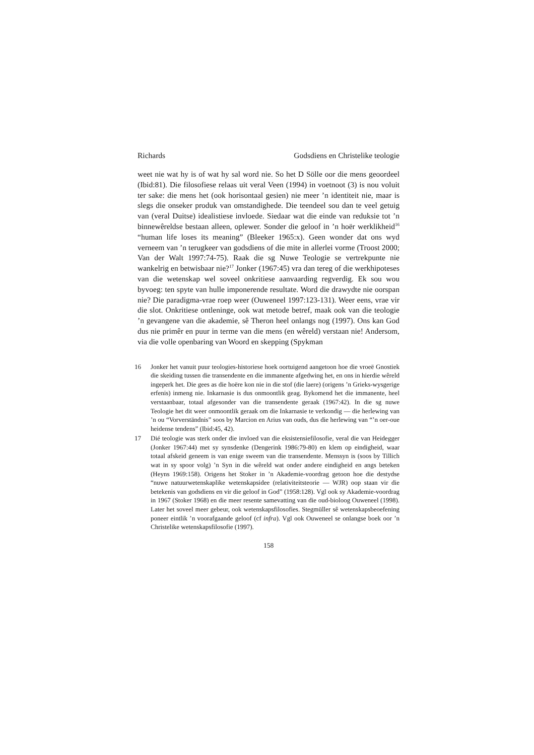Richards Godsdiens en Christelike teologie
weet nie wat hy is of wat hy sal word nie. So het D Sölle oor die mens geoordeel (Ibid:81). Die filosofiese relaas uit veral Veen (1994) in voetnoot (3) is nou voluit ter sake: die mens het (ook horisontaal gesien) nie meer ’n identiteit nie, maar is slegs die onseker produk van omstandighede. Die teendeel sou dan te veel getuig van (veral Duitse) idealistiese invloede. Siedaar wat die einde van reduksie tot ’n binnewêreldse bestaan alleen, oplewer. Sonder die geloof in ’n hoër werklikheid<sup>16</sup> “human life loses its meaning” (Bleeker 1965:x). Geen wonder dat ons wyd verneem van ’n terugkeer van godsdiens of die mite in allerlei vorme (Troost 2000; Van der Walt 1997:74-75). Raak die sg Nuwe Teologie se vertrekpunte nie wankelrig en betwisbaar nie?<sup>17</sup> Jonker (1967:45) vra dan tereg of die werkhipoteses van die wetenskap wel soveel onkritiese aanvaarding regverdig. Ek sou wou byvoeg: ten spyte van hulle imponerende resultate. Word die drawydte nie oorspan nie? Die paradigma-vrae roep weer (Ouweneel 1997:123-131). Weer eens, vrae vir die slot. Onkritiese ontleninge, ook wat metode betref, maak ook van die teologie ’n gevangene van die akademie, sê Theron heel onlangs nog (1997). Ons kan God dus nie primêr en puur in terme van die mens (en wêreld) verstaan nie! Andersom, via die volle openbaring van Woord en skepping (Spykman
16 Jonker het vanuit puur teologies-historiese hoek oortuigend aangetoon hoe die vroeë Gnostiek die skeiding tussen die transendente en die immanente afgedwing het, en ons in hierdie wêreld ingeperk het. Die gees as die hoëre kon nie in die stof (die laere) (origens ’n Grieks-wysgerige erfenis) inmeng nie. Inkarnasie is dus onmoontlik geag. Bykomend het die immanente, heel verstaanbaar, totaal afgesonder van die transendente geraak (1967:42). In die sg nuwe Teologie het dit weer onmoontlik geraak om die Inkarnasie te verkondig — die herlewing van ’n ou “Vorverständnis” soos by Marcion en Arius van ouds, dus die herlewing van “’n oer-oue heidense tendens” (Ibid:45, 42).
17 Dié teologie was sterk onder die invloed van die eksistensiefilosofie, veral die van Heidegger (Jonker 1967:44) met sy synsdenke (Dengerink 1986:79-80) en klem op eindigheid, waar totaal afskeid geneem is van enige sweem van die transendente. Menssyn is (soos by Tillich wat in sy spoor volg) ’n Syn in die wêreld wat onder andere eindigheid en angs beteken (Heyns 1969:158). Origens het Stoker in ’n Akademie-voordrag getoon hoe die destydse “nuwe natuurwetenskaplike wetenskapsidee (relativiteitsteorie — WJR) oop staan vir die betekenis van godsdiens en vir die geloof in God” (1958:128). Vgl ook sy Akademie-voordrag in 1967 (Stoker 1968) en die meer resente samevatting van die oud-bioloog Ouweneel (1998). Later het soveel meer gebeur, ook wetenskapsfilosofies. Stegmüller sê wetenskapsbeoefening poneer eintlik ’n voorafgaande geloof (cf infra). Vgl ook Ouweneel se onlangse boek oor ’n Christelike wetenskapsfilosofie (1997).
158